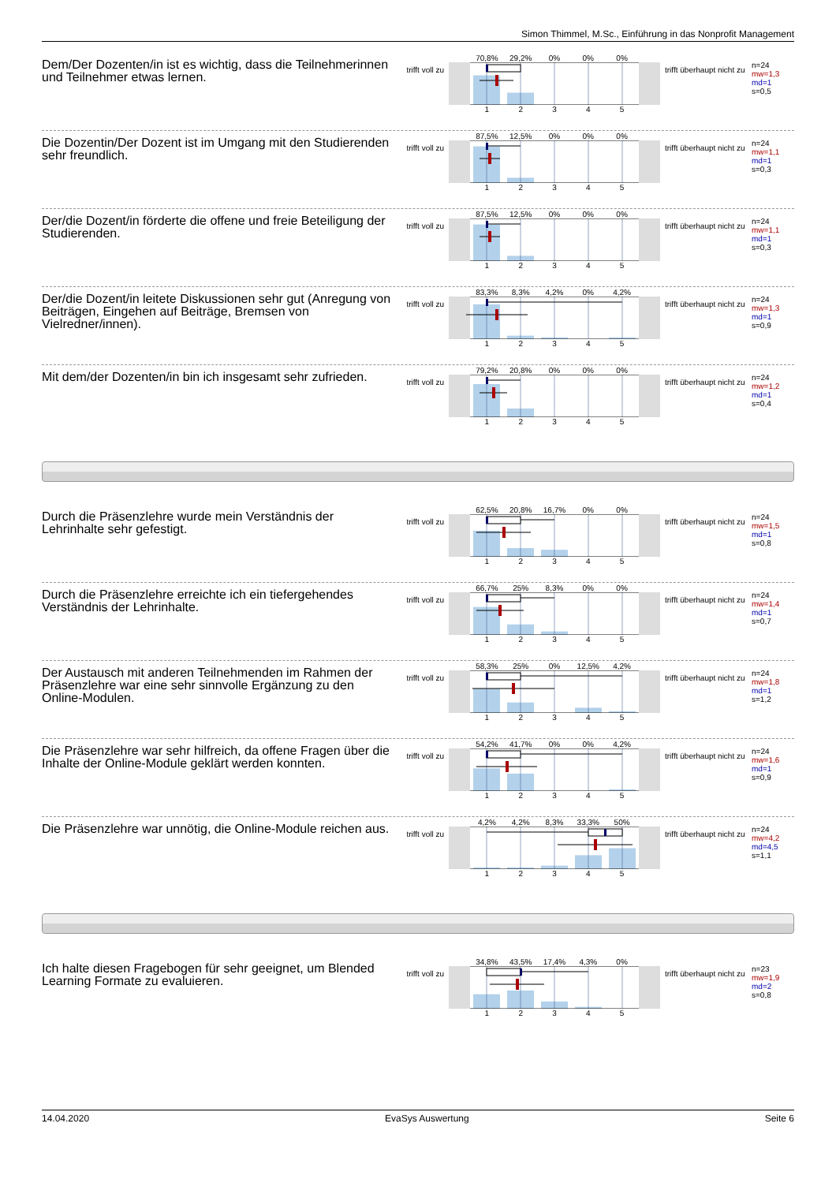Simon Thimmel, M.Sc., Einführung in das Nonprofit Management
Dem/Der Dozenten/in ist es wichtig, dass die Teilnehmerinnen und Teilnehmer etwas lernen.
trifft voll zu
70,8% 29,2% 0% 0% 0%
1 2 3 4 5
trifft überhaupt nicht zu
n=24
mw=1,3
md=1
s=0,5
Die Dozentin/Der Dozent ist im Umgang mit den Studierenden sehr freundlich.
trifft voll zu
87,5% 12,5% 0% 0% 0%
1 2 3 4 5
trifft überhaupt nicht zu
n=24
mw=1,1
md=1
s=0,3
Der/die Dozent/in förderte die offene und freie Beteiligung der Studierenden.
trifft voll zu
87,5% 12,5% 0% 0% 0%
1 2 3 4 5
trifft überhaupt nicht zu
n=24
mw=1,1
md=1
s=0,3
Der/die Dozent/in leitete Diskussionen sehr gut (Anregung von Beiträgen, Eingehen auf Beiträge, Bremsen von Vielredner/innen).
trifft voll zu
83,3% 8,3% 4,2% 0% 4,2%
1 2 3 4 5
trifft überhaupt nicht zu
n=24
mw=1,3
md=1
s=0,9
Mit dem/der Dozenten/in bin ich insgesamt sehr zufrieden.
trifft voll zu
79,2% 20,8% 0% 0% 0%
1 2 3 4 5
trifft überhaupt nicht zu
n=24
mw=1,2
md=1
s=0,4
Durch die Präsenzlehre wurde mein Verständnis der Lehrinhalte sehr gefestigt.
trifft voll zu
62,5% 20,8% 16,7% 0% 0%
1 2 3 4 5
trifft überhaupt nicht zu
n=24
mw=1,5
md=1
s=0,8
Durch die Präsenzlehre erreichte ich ein tiefergehendes Verständnis der Lehrinhalte.
trifft voll zu
66,7% 25% 8,3% 0% 0%
1 2 3 4 5
trifft überhaupt nicht zu
n=24
mw=1,4
md=1
s=0,7
Der Austausch mit anderen Teilnehmenden im Rahmen der Präsenzlehre war eine sehr sinnvolle Ergänzung zu den Online-Modulen.
trifft voll zu
58,3% 25% 0% 12,5% 4,2%
1 2 3 4 5
trifft überhaupt nicht zu
n=24
mw=1,8
md=1
s=1,2
Die Präsenzlehre war sehr hilfreich, da offene Fragen über die Inhalte der Online-Module geklärt werden konnten.
trifft voll zu
54,2% 41,7% 0% 0% 4,2%
1 2 3 4 5
trifft überhaupt nicht zu
n=24
mw=1,6
md=1
s=0,9
Die Präsenzlehre war unnötig, die Online-Module reichen aus.
trifft voll zu
4,2% 4,2% 8,3% 33,3% 50%
1 2 3 4 5
trifft überhaupt nicht zu
n=24
mw=4,2
md=4,5
s=1,1
Ich halte diesen Fragebogen für sehr geeignet, um Blended Learning Formate zu evaluieren.
trifft voll zu
34,8% 43,5% 17,4% 4,3% 0%
1 2 3 4 5
trifft überhaupt nicht zu
n=23
mw=1,9
md=2
s=0,8
14.04.2020 EvaSys Auswertung Seite 6